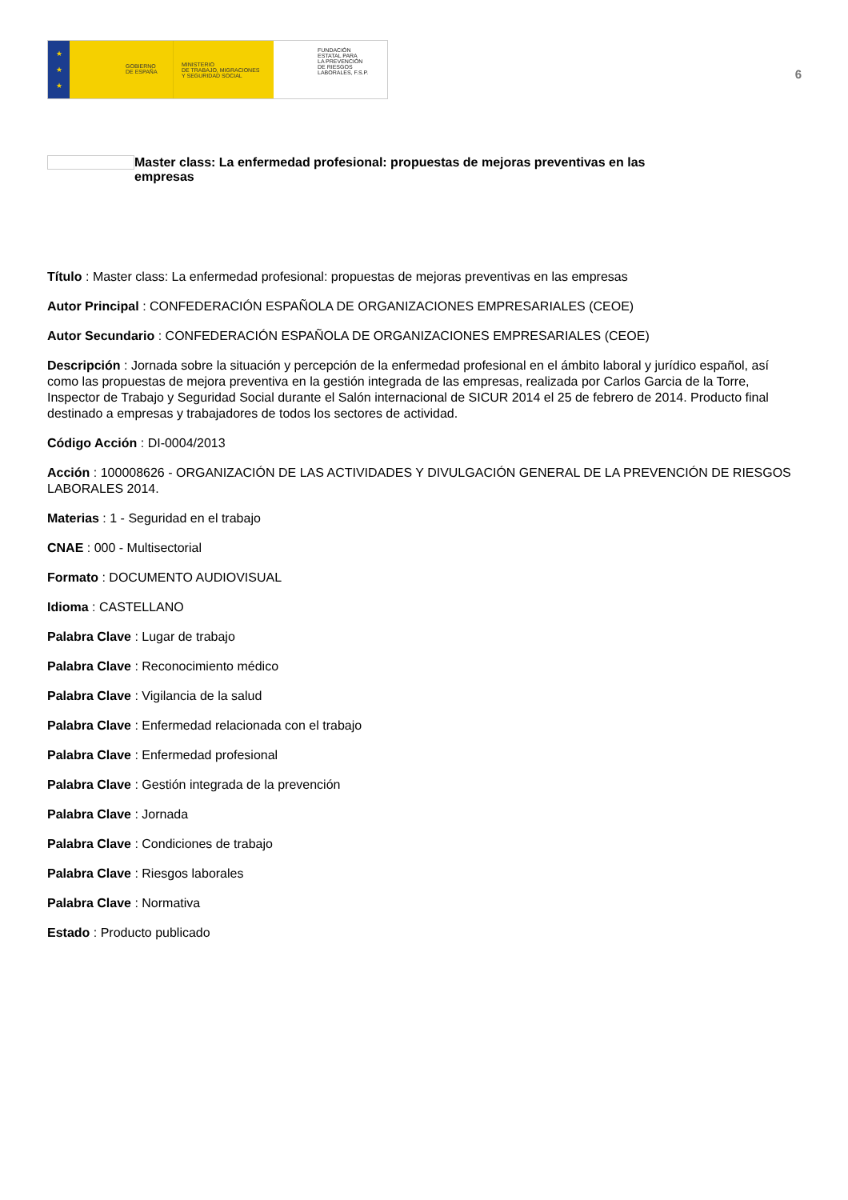★
★
★
GOBIERNO
DE ESPAÑA
MINISTERIO
DE TRABAJO, MIGRACIONES
Y SEGURIDAD SOCIAL
FUNDACIÓN
ESTATAL PARA
LA PREVENCIÓN
DE RIESGOS
LABORALES, F.S.P.
6
Master class: La enfermedad profesional: propuestas de mejoras preventivas en las empresas
Título : Master class: La enfermedad profesional: propuestas de mejoras preventivas en las empresas
Autor Principal : CONFEDERACIÓN ESPAÑOLA DE ORGANIZACIONES EMPRESARIALES (CEOE)
Autor Secundario : CONFEDERACIÓN ESPAÑOLA DE ORGANIZACIONES EMPRESARIALES (CEOE)
Descripción : Jornada sobre la situación y percepción de la enfermedad profesional en el ámbito laboral y jurídico español, así como las propuestas de mejora preventiva en la gestión integrada de las empresas, realizada por Carlos Garcia de la Torre, Inspector de Trabajo y Seguridad Social durante el Salón internacional de SICUR 2014 el 25 de febrero de 2014. Producto final destinado a empresas y trabajadores de todos los sectores de actividad.
Código Acción : DI-0004/2013
Acción : 100008626 - ORGANIZACIÓN DE LAS ACTIVIDADES Y DIVULGACIÓN GENERAL DE LA PREVENCIÓN DE RIESGOS LABORALES 2014.
Materias : 1 - Seguridad en el trabajo
CNAE : 000 - Multisectorial
Formato : DOCUMENTO AUDIOVISUAL
Idioma : CASTELLANO
Palabra Clave : Lugar de trabajo
Palabra Clave : Reconocimiento médico
Palabra Clave : Vigilancia de la salud
Palabra Clave : Enfermedad relacionada con el trabajo
Palabra Clave : Enfermedad profesional
Palabra Clave : Gestión integrada de la prevención
Palabra Clave : Jornada
Palabra Clave : Condiciones de trabajo
Palabra Clave : Riesgos laborales
Palabra Clave : Normativa
Estado : Producto publicado